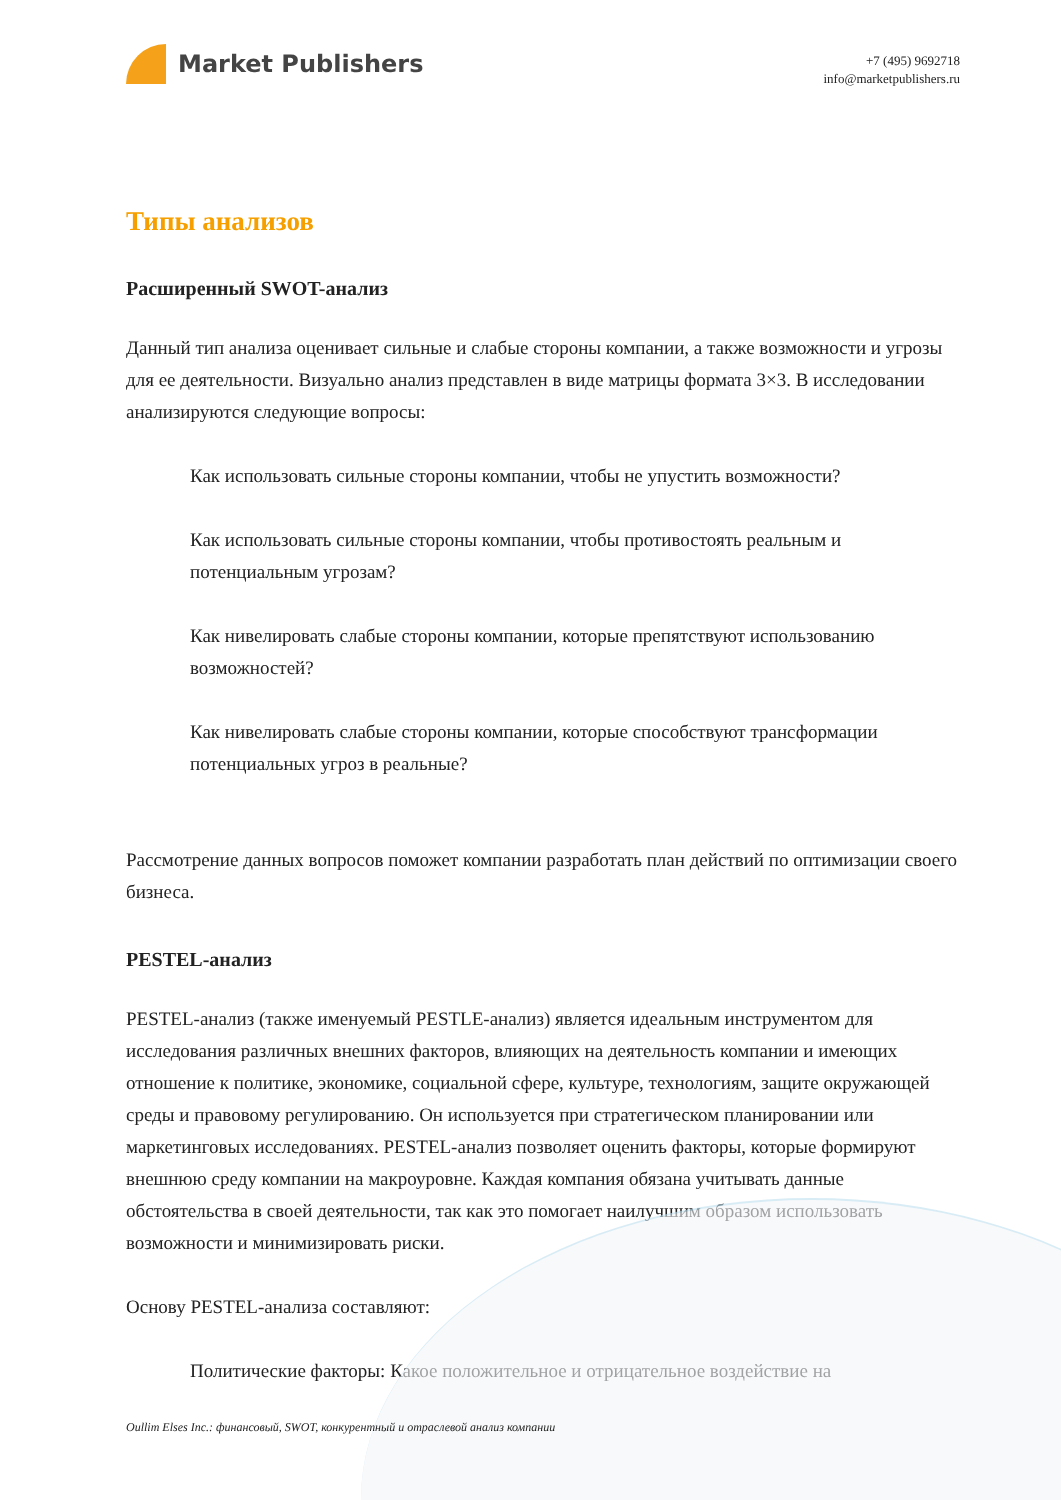Market Publishers
+7 (495) 9692718
info@marketpublishers.ru
Типы анализов
Расширенный SWOT-анализ
Данный тип анализа оценивает сильные и слабые стороны компании, а также возможности и угрозы для ее деятельности. Визуально анализ представлен в виде матрицы формата 3×3. В исследовании анализируются следующие вопросы:
Как использовать сильные стороны компании, чтобы не упустить возможности?
Как использовать сильные стороны компании, чтобы противостоять реальным и потенциальным угрозам?
Как нивелировать слабые стороны компании, которые препятствуют использованию возможностей?
Как нивелировать слабые стороны компании, которые способствуют трансформации потенциальных угроз в реальные?
Рассмотрение данных вопросов поможет компании разработать план действий по оптимизации своего бизнеса.
PESTEL-анализ
PESTEL-анализ (также именуемый PESTLE-анализ) является идеальным инструментом для исследования различных внешних факторов, влияющих на деятельность компании и имеющих отношение к политике, экономике, социальной сфере, культуре, технологиям, защите окружающей среды и правовому регулированию. Он используется при стратегическом планировании или маркетинговых исследованиях. PESTEL-анализ позволяет оценить факторы, которые формируют внешнюю среду компании на макроуровне. Каждая компания обязана учитывать данные обстоятельства в своей деятельности, так как это помогает наилучшим образом использовать возможности и минимизировать риски.
Основу PESTEL-анализа составляют:
Политические факторы: Какое положительное и отрицательное воздействие на
Oullim Elses Inc.: финансовый, SWOT, конкурентный и отраслевой анализ компании